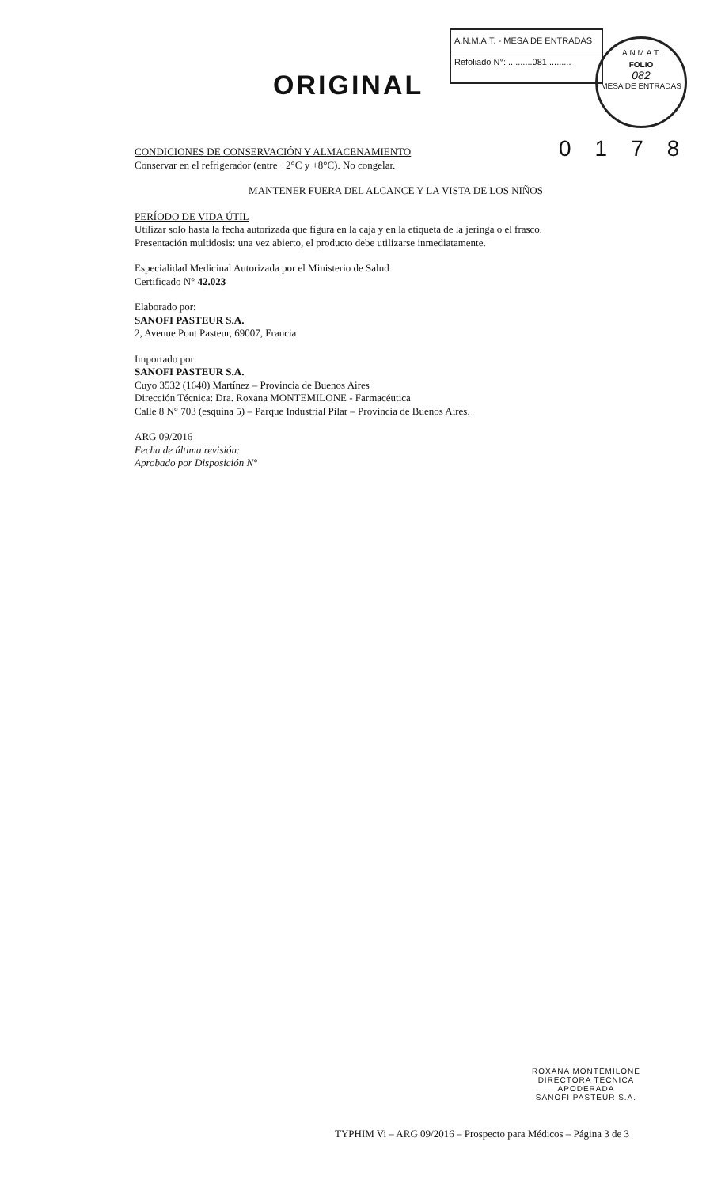ORIGINAL
A.N.M.A.T. - MESA DE ENTRADAS
Refoliado N°: ..........081..........
A.N.M.A.T.
FOLIO
082
MESA DE ENTRADAS
0178
CONDICIONES DE CONSERVACIÓN Y ALMACENAMIENTO
Conservar en el refrigerador (entre +2°C y +8°C). No congelar.
MANTENER FUERA DEL ALCANCE Y LA VISTA DE LOS NIÑOS
PERÍODO DE VIDA ÚTIL
Utilizar solo hasta la fecha autorizada que figura en la caja y en la etiqueta de la jeringa o el frasco.
Presentación multidosis: una vez abierto, el producto debe utilizarse inmediatamente.
Especialidad Medicinal Autorizada por el Ministerio de Salud
Certificado N° 42.023
Elaborado por:
SANOFI PASTEUR S.A.
2, Avenue Pont Pasteur, 69007, Francia
Importado por:
SANOFI PASTEUR S.A.
Cuyo 3532 (1640) Martínez – Provincia de Buenos Aires
Dirección Técnica: Dra. Roxana MONTEMILONE - Farmacéutica
Calle 8 N° 703 (esquina 5) – Parque Industrial Pilar – Provincia de Buenos Aires.
ARG 09/2016
Fecha de última revisión:
Aprobado por Disposición N°
ROXANA MONTEMILONE
DIRECTORA TECNICA
APODERADA
SANOFI PASTEUR S.A.
TYPHIM Vi – ARG 09/2016 – Prospecto para Médicos – Página 3 de 3